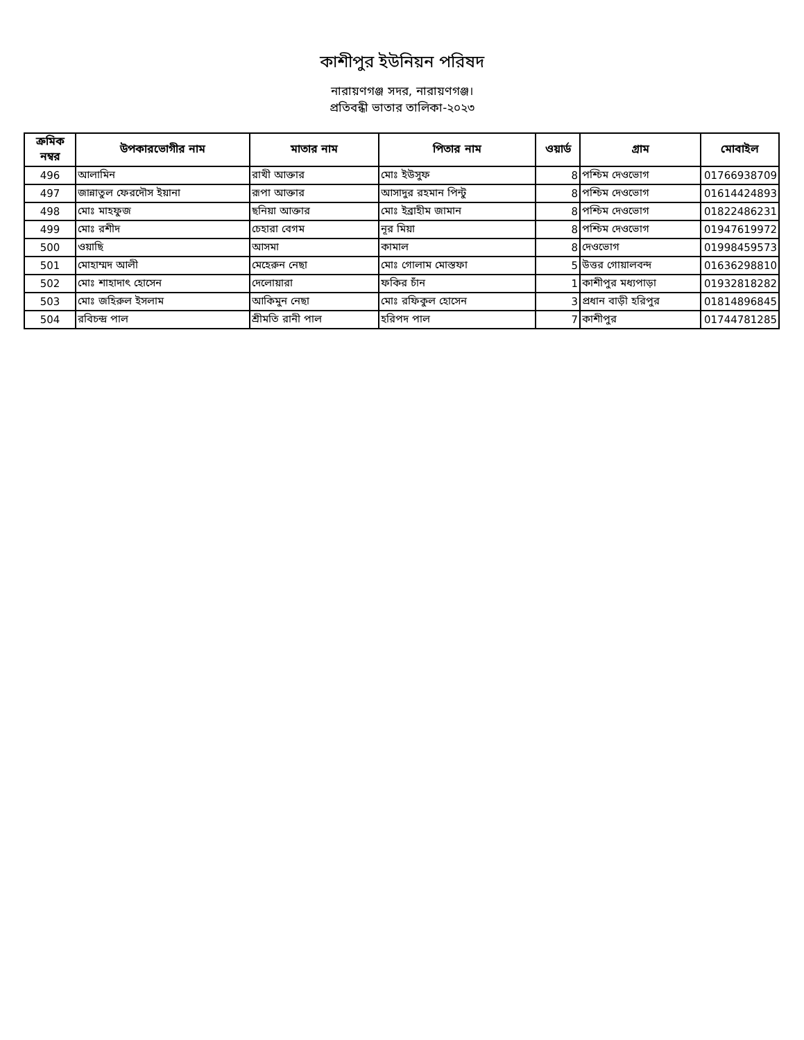কাশীপুর ইউনিয়ন পরিষদ
নারায়ণগঞ্জ সদর, নারায়ণগঞ্জ।
প্রতিবন্ধী ভাতার তালিকা-২০২৩
| ক্রমিক নম্বর | উপকারভোগীর নাম | মাতার নাম | পিতার নাম | ওয়ার্ড | গ্রাম | মোবাইল |
| --- | --- | --- | --- | --- | --- | --- |
| 496 | আলামিন | রাখী আক্তার | মোঃ ইউসুফ | 8 | পশ্চিম দেওভোগ | 01766938709 |
| 497 | জান্নাতুল ফেরদৌস ইয়ানা | রূপা আক্তার | আসাদুর রহমান পিন্টু | 8 | পশ্চিম দেওভোগ | 01614424893 |
| 498 | মোঃ মাহফুজ | ছনিয়া আক্তার | মোঃ ইব্রাহীম জামান | 8 | পশ্চিম দেওভোগ | 01822486231 |
| 499 | মোঃ রশীদ | চেহারা বেগম | নূর মিয়া | 8 | পশ্চিম দেওভোগ | 01947619972 |
| 500 | ওয়াছি | আসমা | কামাল | 8 | দেওভোগ | 01998459573 |
| 501 | মোহাম্মদ আলী | মেহেরুন নেছা | মোঃ গোলাম মোস্তফা | 5 | উত্তর গোয়ালবন্দ | 01636298810 |
| 502 | মোঃ শাহাদাৎ হোসেন | দেলোয়ারা | ফকির চাঁন | 1 | কাশীপুর মধ্যপাড়া | 01932818282 |
| 503 | মোঃ জহিরুল ইসলাম | আকিমুন নেছা | মোঃ রফিকুল হোসেন | 3 | প্রধান বাড়ী হরিপুর | 01814896845 |
| 504 | রবিচন্দ্র পাল | শ্রীমতি রানী পাল | হরিপদ পাল | 7 | কাশীপুর | 01744781285 |